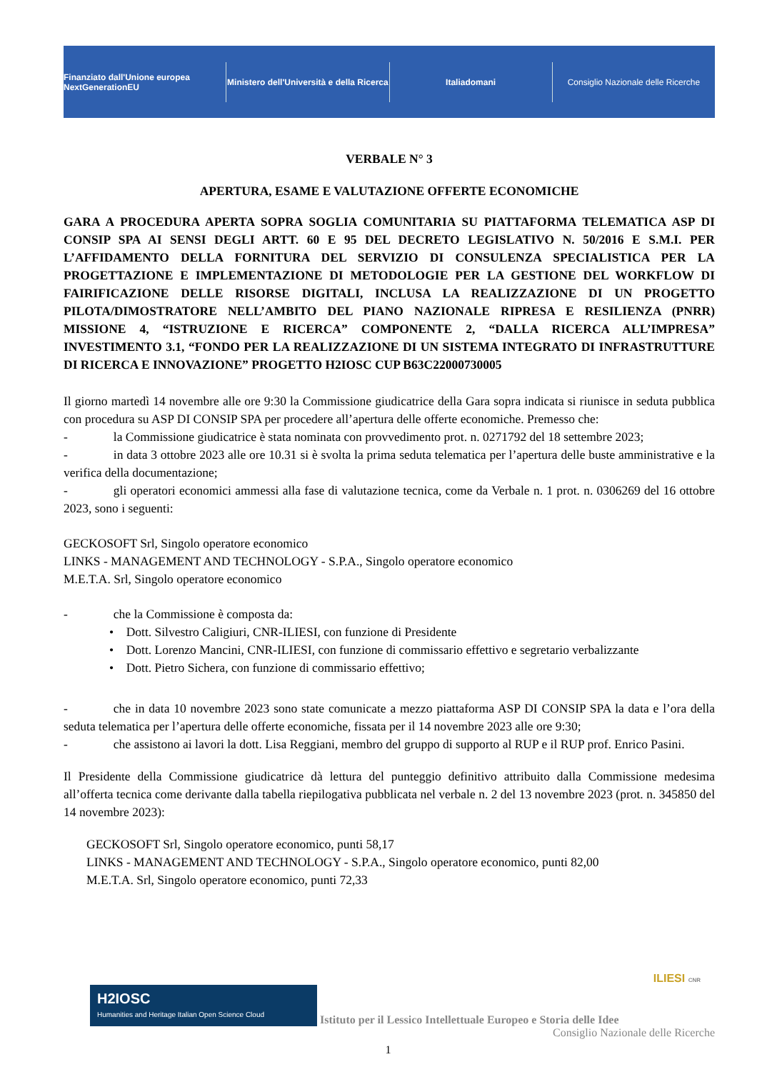Finanziato dall'Unione europea NextGenerationEU
Ministero dell'Università e della Ricerca
Italiadomani
Consiglio Nazionale delle Ricerche
VERBALE N° 3
APERTURA, ESAME E VALUTAZIONE OFFERTE ECONOMICHE
GARA A PROCEDURA APERTA SOPRA SOGLIA COMUNITARIA SU PIATTAFORMA TELEMATICA ASP DI CONSIP SPA AI SENSI DEGLI ARTT. 60 E 95 DEL DECRETO LEGISLATIVO N. 50/2016 E S.M.I. PER L’AFFIDAMENTO DELLA FORNITURA DEL SERVIZIO DI CONSULENZA SPECIALISTICA PER LA PROGETTAZIONE E IMPLEMENTAZIONE DI METODOLOGIE PER LA GESTIONE DEL WORKFLOW DI FAIRIFICAZIONE DELLE RISORSE DIGITALI, INCLUSA LA REALIZZAZIONE DI UN PROGETTO PILOTA/DIMOSTRATORE NELL’AMBITO DEL PIANO NAZIONALE RIPRESA E RESILIENZA (PNRR) MISSIONE 4, “ISTRUZIONE E RICERCA” COMPONENTE 2, “DALLA RICERCA ALL’IMPRESA” INVESTIMENTO 3.1, “FONDO PER LA REALIZZAZIONE DI UN SISTEMA INTEGRATO DI INFRASTRUTTURE DI RICERCA E INNOVAZIONE” PROGETTO H2IOSC CUP B63C22000730005
Il giorno martedì 14 novembre alle ore 9:30 la Commissione giudicatrice della Gara sopra indicata si riunisce in seduta pubblica con procedura su ASP DI CONSIP SPA per procedere all’apertura delle offerte economiche. Premesso che:
- la Commissione giudicatrice è stata nominata con provvedimento prot. n. 0271792 del 18 settembre 2023;
- in data 3 ottobre 2023 alle ore 10.31 si è svolta la prima seduta telematica per l’apertura delle buste amministrative e la verifica della documentazione;
- gli operatori economici ammessi alla fase di valutazione tecnica, come da Verbale n. 1 prot. n. 0306269 del 16 ottobre 2023, sono i seguenti:
GECKOSOFT Srl, Singolo operatore economico
LINKS - MANAGEMENT AND TECHNOLOGY - S.P.A., Singolo operatore economico
M.E.T.A. Srl, Singolo operatore economico
- che la Commissione è composta da:
• Dott. Silvestro Caligiuri, CNR-ILIESI, con funzione di Presidente
• Dott. Lorenzo Mancini, CNR-ILIESI, con funzione di commissario effettivo e segretario verbalizzante
• Dott. Pietro Sichera, con funzione di commissario effettivo;
- che in data 10 novembre 2023 sono state comunicate a mezzo piattaforma ASP DI CONSIP SPA la data e l’ora della seduta telematica per l’apertura delle offerte economiche, fissata per il 14 novembre 2023 alle ore 9:30;
- che assistono ai lavori la dott. Lisa Reggiani, membro del gruppo di supporto al RUP e il RUP prof. Enrico Pasini.
Il Presidente della Commissione giudicatrice dà lettura del punteggio definitivo attribuito dalla Commissione medesima all’offerta tecnica come derivante dalla tabella riepilogativa pubblicata nel verbale n. 2 del 13 novembre 2023 (prot. n. 345850 del 14 novembre 2023):
GECKOSOFT Srl, Singolo operatore economico, punti 58,17
LINKS - MANAGEMENT AND TECHNOLOGY - S.P.A., Singolo operatore economico, punti 82,00
M.E.T.A. Srl, Singolo operatore economico, punti 72,33
ILIESI CNR
H2IOSC
Humanities and Heritage Italian Open Science Cloud Istituto per il Lessico Intellettuale Europeo e Storia delle Idee
Consiglio Nazionale delle Ricerche
1